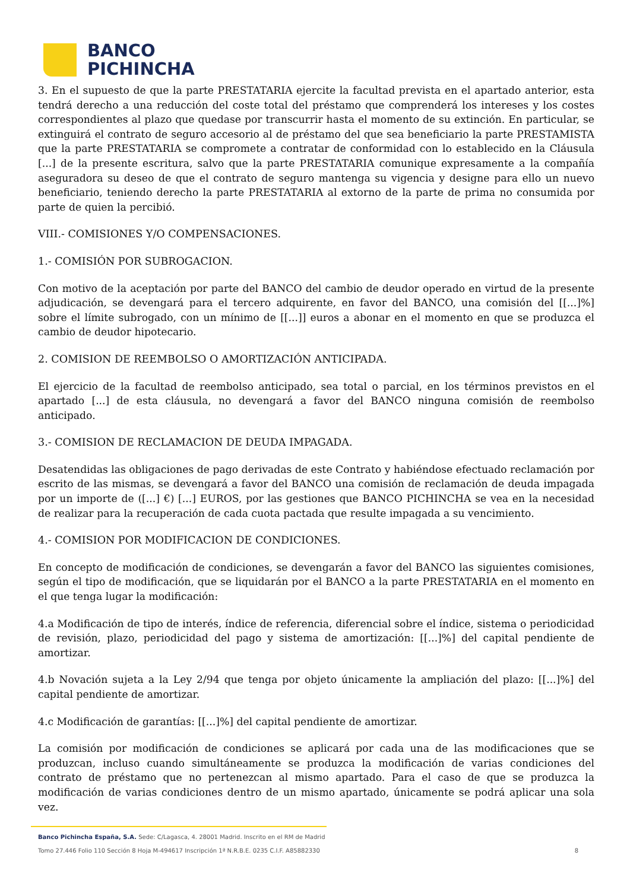BANCO
PICHINCHA
3. En el supuesto de que la parte PRESTATARIA ejercite la facultad prevista en el apartado anterior, esta tendrá derecho a una reducción del coste total del préstamo que comprenderá los intereses y los costes correspondientes al plazo que quedase por transcurrir hasta el momento de su extinción. En particular, se extinguirá el contrato de seguro accesorio al de préstamo del que sea beneficiario la parte PRESTAMISTA que la parte PRESTATARIA se compromete a contratar de conformidad con lo establecido en la Cláusula [...] de la presente escritura, salvo que la parte PRESTATARIA comunique expresamente a la compañía aseguradora su deseo de que el contrato de seguro mantenga su vigencia y designe para ello un nuevo beneficiario, teniendo derecho la parte PRESTATARIA al extorno de la parte de prima no consumida por parte de quien la percibió.
VIII.- COMISIONES Y/O COMPENSACIONES.
1.- COMISIÓN POR SUBROGACION.
Con motivo de la aceptación por parte del BANCO del cambio de deudor operado en virtud de la presente adjudicación, se devengará para el tercero adquirente, en favor del BANCO, una comisión del [[...]%] sobre el límite subrogado, con un mínimo de [[...]] euros a abonar en el momento en que se produzca el cambio de deudor hipotecario.
2. COMISION DE REEMBOLSO O AMORTIZACIÓN ANTICIPADA.
El ejercicio de la facultad de reembolso anticipado, sea total o parcial, en los términos previstos en el apartado [...] de esta cláusula, no devengará a favor del BANCO ninguna comisión de reembolso anticipado.
3.- COMISION DE RECLAMACION DE DEUDA IMPAGADA.
Desatendidas las obligaciones de pago derivadas de este Contrato y habiéndose efectuado reclamación por escrito de las mismas, se devengará a favor del BANCO una comisión de reclamación de deuda impagada por un importe de ([...] €) [...] EUROS, por las gestiones que BANCO PICHINCHA se vea en la necesidad de realizar para la recuperación de cada cuota pactada que resulte impagada a su vencimiento.
4.- COMISION POR MODIFICACION DE CONDICIONES.
En concepto de modificación de condiciones, se devengarán a favor del BANCO las siguientes comisiones, según el tipo de modificación, que se liquidarán por el BANCO a la parte PRESTATARIA en el momento en el que tenga lugar la modificación:
4.a Modificación de tipo de interés, índice de referencia, diferencial sobre el índice, sistema o periodicidad de revisión, plazo, periodicidad del pago y sistema de amortización: [[...]%] del capital pendiente de amortizar.
4.b Novación sujeta a la Ley 2/94 que tenga por objeto únicamente la ampliación del plazo: [[...]%] del capital pendiente de amortizar.
4.c Modificación de garantías: [[...]%] del capital pendiente de amortizar.
La comisión por modificación de condiciones se aplicará por cada una de las modificaciones que se produzcan, incluso cuando simultáneamente se produzca la modificación de varias condiciones del contrato de préstamo que no pertenezcan al mismo apartado. Para el caso de que se produzca la modificación de varias condiciones dentro de un mismo apartado, únicamente se podrá aplicar una sola vez.
Banco Pichincha España, S.A. Sede: C/Lagasca, 4. 28001 Madrid. Inscrito en el RM de Madrid
Tomo 27.446 Folio 110 Sección 8 Hoja M-494617 Inscripción 1ª N.R.B.E. 0235 C.I.F. A85882330 8